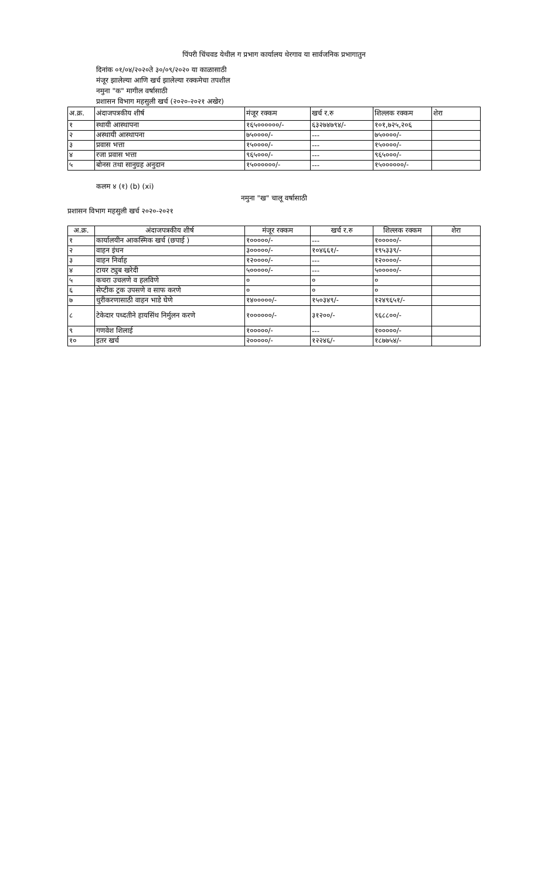पिंपरी चिंचवड येथील ग प्रभाग कार्यालय थेरगाव या सार्वजनिक प्रभागातुन
दिनांक ०१/०४/२०२०ते ३०/०९/२०२० या काळासाठी
मंजूर झालेल्या आणि खर्च झालेल्या रक्कमेचा तपशील
नमुना "क" मागील वर्षासाठी
प्रशासन विभाग महसुली खर्च (२०२०-२०२१ अखेर)
| अ.क्र. | अंदाजपत्रकीय शीर्ष | मंजूर रक्कम | खर्च र.रु | शिल्लक रक्कम | शेरा |
| --- | --- | --- | --- | --- | --- |
| १ | स्थायी आस्थापना | १६५००००००/- | ६३२७४७९४/- | १०१,७२५,२०६ | |
| २ | अस्थायी आस्थापना | ७५००००/- | --- | ७५००००/- | |
| ३ | प्रवास भत्ता | १५००००/- | --- | १५००००/- | |
| ४ | रजा प्रवास भत्ता | ९६५०००/- | --- | ९६५०००/- | |
| ५ | बोनस तथा सानुग्रह अनुदान | १५००००००/- | --- | १५००००००/- | |
कलम ४ (१) (b) (xi)
नमुना "ख" चालू वर्षासाठी
प्रशासन विभाग महसुली खर्च २०२०-२०२१
| अ.क्र. | अंदाजपत्रकीय शीर्ष | मंजूर रक्कम | खर्च र.रु | शिल्लक रक्कम | शेरा |
| --- | --- | --- | --- | --- | --- |
| १ | कार्यालयीन आकस्मिक खर्च (छपाई ) | १०००००/- | --- | १०००००/- | |
| २ | वाहन इंधन | ३०००००/- | १०४६६१/- | १९५३३९/- | |
| ३ | वाहन निर्वाह | १२००००/- | --- | १२००००/- | |
| ४ | टायर ट्युब खरेदी | ५०००००/- | --- | ५०००००/- | |
| ५ | कचरा उचलणे व हलविणे | ० | ० | ० | |
| ६ | सेप्टीक ट्रक उपसणे व साफ करणे | ० | ० | ० | |
| ७ | धुरीकरणासाठी वाहन भाडे घेणे | १४०००००/- | १५०३४९/- | १२४९६५१/- | |
| ८ | टेकेदार पध्दतीने हायसिंथ निर्मुलन करणे | १००००००/- | ३१२००/- | ९६८८००/- | |
| ९ | गणवेश शिलाई | १०००००/- | --- | १०००००/- | |
| १० | इतर खर्च | २०००००/- | १२२४६/- | १८७७५४/- | |